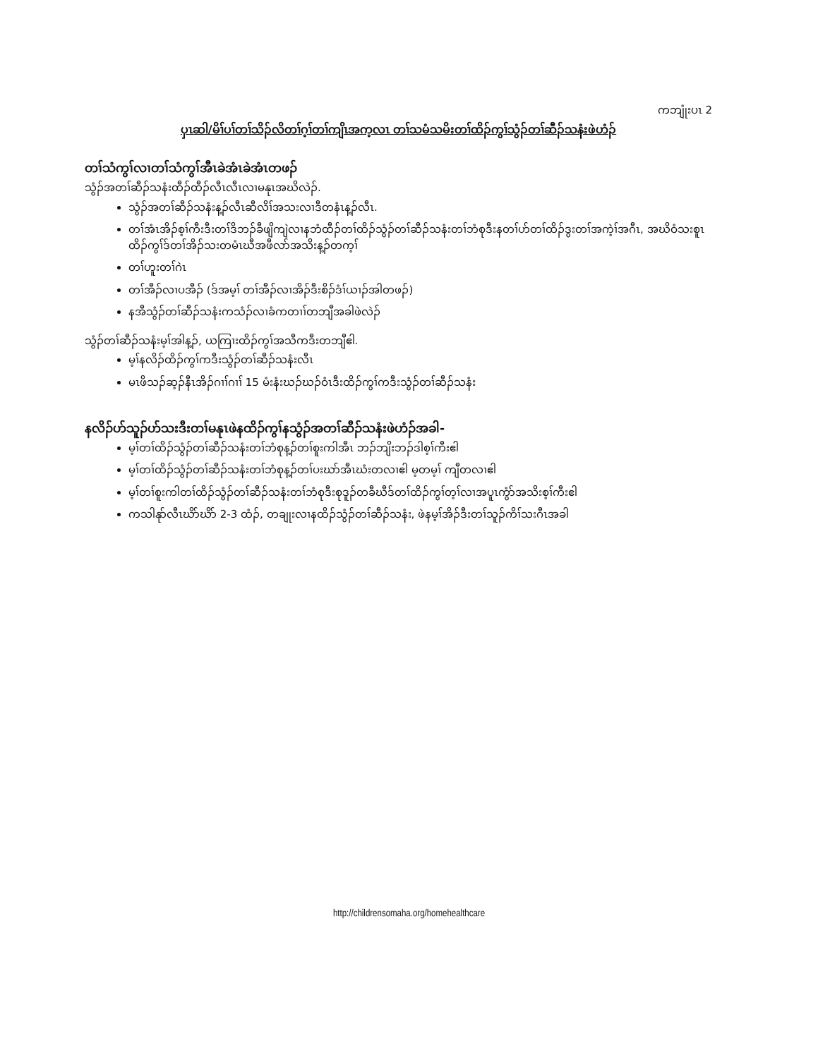ကဘျုံးပၤ 2
ပှၤဆါ/မိၢ်ပၢ်တၢ်သိၣ်လိတၢ်ဂ့ၢ်တၢ်ကျိၤအက့လၤ တၢ်သမံသမိးတၢ်ထိၣ်ကွၢ်သွံၣ်တၢ်ဆီၣ်သနံးဖဲဟံၣ်
တၢ်သံကွၢ်လၢတၢ်သံကွၢ်အီၤခဲအံၤခဲအံၤတဖၣ်
သွံၣ်အတၢ်ဆီၣ်သနံးထီၣ်ထီၣ်လီၤလီၤလၢမနုၤအဃိလဲၣ်.
သွံၣ်အတၢ်ဆီၣ်သနံးန့ၣ်လီၤဆီလိၢ်အသးလၢဒီတနံၤန့ၣ်လီၤ.
တၢ်အံၤအိၣ်စ့ၢ်ကီးဒီးတၢ်ဒိဘၣ်ခီဖျိကျဲလၢနဘံထီၣ်တၢ်ထိၣ်သွံၣ်တၢ်ဆီၣ်သနံးတၢ်ဘံစုဒီးနတၢ်ဟ်တၢ်ထိၣ်ဒွးတၢ်အကဲ့ၢ်အဂီၤ, အဃိဝံသးစူၤထိၣ်ကွၢ်ဒ်တၢ်အိၣ်သးတမံၤဃီအဖီလာ်အသိးန့ၣ်တက့ၢ်
တၢ်ဟူးတၢ်ဂဲၤ
တၢ်အီၣ်လၢပအီၣ် (ဒ်အမ့ၢ် တၢ်အီၣ်လၢအိၣ်ဒီးစိၣ်ဒံၢ်ယၢၣ်အါတဖၣ်)
နအီသွံၣ်တၢ်ဆီၣ်သနံးကသံၣ်လၢခံကတၢၢ်တဘျီအခါဖဲလဲၣ်
သွံၣ်တၢ်ဆီၣ်သနံးမ့ၢ်အါန့ၣ်, ယကြၢးထိၣ်ကွၢ်အသီကဒီးတဘျီဧါ.
မ့ၢ်နလိၣ်ထိၣ်ကွၢ်ကဒီးသွံၣ်တၢ်ဆီၣ်သနံးလီၤ
မၤဖိသၣ်ဆ့ၣ်နီၤအိၣ်ဂၢၢ်ဂၢၢ် 15 မံးနံးဃၣ်ဃၣ်ဝံၤဒီးထိၣ်ကွၢ်ကဒီးသွံၣ်တၢ်ဆီၣ်သနံး
နလိၣ်ဟ်သူၣ်ဟ်သးဒီးတၢ်မနုၤဖဲနထိၣ်ကွၢ်နသွံၣ်အတၢ်ဆီၣ်သနံးဖဲဟံၣ်အခါ-
မ့ၢ်တၢ်ထိၣ်သွံၣ်တၢ်ဆီၣ်သနံးတၢ်ဘံစုန့ၣ်တၢ်စူးကါအီၤ ဘၣ်ဘျိးဘၣ်ဒါစ့ၢ်ကီးဧါ
မ့ၢ်တၢ်ထိၣ်သွံၣ်တၢ်ဆီၣ်သနံးတၢ်ဘံစုန့ၣ်တၢ်ပးဃာ်အီၤဃံးတလၢဧါ မ့တမ့ၢ် ကျီတလၢဧါ
မ့ၢ်တၢ်စူးကါတၢ်ထိၣ်သွံၣ်တၢ်ဆီၣ်သနံးတၢ်ဘံစုဒီးစုဒူၣ်တခီဃီဒ်တၢ်ထိၣ်ကွၢ်တ့ၢ်လၢအပူၤကွံာ်အသိးစ့ၢ်ကီးဧါ
ကသါနုာ်လီၤဃိာ်ဃိာ် 2-3 ထံၣ်, တချုးလၢနထိၣ်သွံၣ်တၢ်ဆီၣ်သနံး, ဖဲနမ့ၢ်အိၣ်ဒီးတၢ်သူၣ်ကိၢ်သးဂီၤအခါ
http://childrensomaha.org/homehealthcare